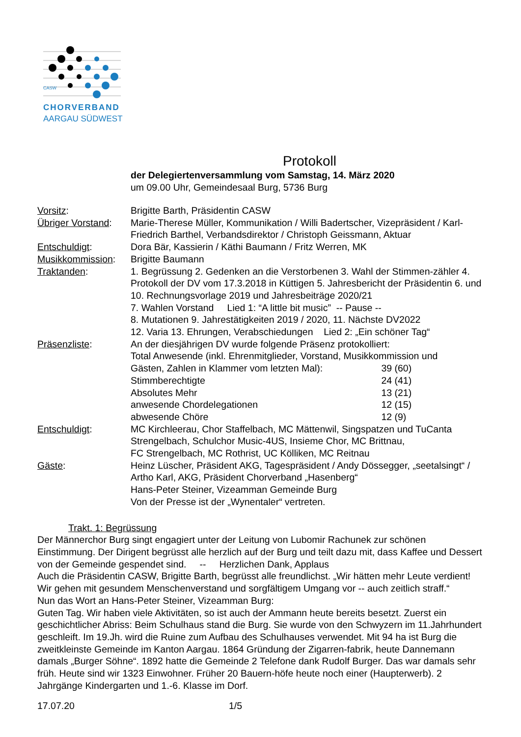CASW
CHORVERBAND
AARGAU SÜDWEST
Protokoll
der Delegiertenversammlung vom Samstag, 14. März 2020
um 09.00 Uhr, Gemeindesaal Burg, 5736 Burg
| Vorsitz : | Brigitte Barth, Präsidentin CASW |
| Übriger Vorstand : | Marie-Therese Müller, Kommunikation / Willi Badertscher, Vizepräsident / Karl-Friedrich Barthel, Verbandsdirektor / Christoph Geissmann, Aktuar |
| Entschuldigt : | Dora Bär, Kassierin / Käthi Baumann / Fritz Werren, MK |
| Musikkommission : | Brigitte Baumann |
| Traktanden : | 1. Begrüssung 2. Gedenken an die Verstorbenen 3. Wahl der Stimmen-zähler 4. Protokoll der DV vom 17.3.2018 in Küttigen 5. Jahresbericht der Präsidentin 6. und 10. Rechnungsvorlage 2019 und Jahresbeiträge 2020/21 7. Wahlen Vorstand Lied 1: “A little bit music” -- Pause -- 8. Mutationen 9. Jahrestätigkeiten 2019 / 2020, 11. Nächste DV2022 12. Varia 13. Ehrungen, Verabschiedungen Lied 2: „Ein schöner Tag“ |
| Präsenzliste : | An der diesjährigen DV wurde folgende Präsenz protokolliert: Total Anwesende (inkl. Ehrenmitglieder, Vorstand, Musikkommission und Gästen, Zahlen in Klammer vom letzten Mal): 39 (60) Stimmberechtigte 24 (41) Absolutes Mehr 13 (21) anwesende Chordelegationen 12 (15) abwesende Chöre 12 (9) |
| Entschuldigt : | MC Kirchleerau, Chor Staffelbach, MC Mättenwil, Singspatzen und TuCanta Strengelbach, Schulchor Music-4US, Insieme Chor, MC Brittnau, FC Strengelbach, MC Rothrist, UC Kölliken, MC Reitnau |
| Gäste : | Heinz Lüscher, Präsident AKG, Tagespräsident / Andy Dössegger, „seetalsingt“ / Artho Karl, AKG, Präsident Chorverband „Hasenberg“ Hans-Peter Steiner, Vizeamman Gemeinde Burg Von der Presse ist der „Wynentaler“ vertreten. |
Trakt. 1: Begrüssung
Der Männerchor Burg singt engagiert unter der Leitung von Lubomir Rachunek zur schönen Einstimmung. Der Dirigent begrüsst alle herzlich auf der Burg und teilt dazu mit, dass Kaffee und Dessert von der Gemeinde gespendet sind. -- Herzlichen Dank, Applaus
Auch die Präsidentin CASW, Brigitte Barth, begrüsst alle freundlichst. „Wir hätten mehr Leute verdient! Wir gehen mit gesundem Menschenverstand und sorgfältigem Umgang vor -- auch zeitlich straff.“
Nun das Wort an Hans-Peter Steiner, Vizeamman Burg:
Guten Tag. Wir haben viele Aktivitäten, so ist auch der Ammann heute bereits besetzt. Zuerst ein geschichtlicher Abriss: Beim Schulhaus stand die Burg. Sie wurde von den Schwyzern im 11.Jahrhundert geschleift. Im 19.Jh. wird die Ruine zum Aufbau des Schulhauses verwendet. Mit 94 ha ist Burg die zweitkleinste Gemeinde im Kanton Aargau. 1864 Gründung der Zigarren-fabrik, heute Dannemann damals „Burger Söhne“. 1892 hatte die Gemeinde 2 Telefone dank Rudolf Burger. Das war damals sehr früh. Heute sind wir 1323 Einwohner. Früher 20 Bauern-höfe heute noch einer (Haupterwerb). 2 Jahrgänge Kindergarten und 1.-6. Klasse im Dorf.
17.07.20 1/5